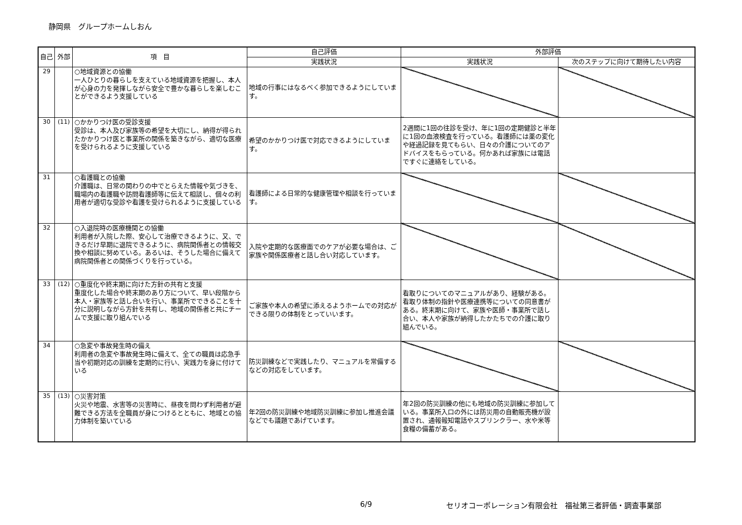静岡県　グループホームしおん
| 自己 | 外部 | 項 目 | 自己評価 | 外部評価 | |
| --- | --- | --- | --- | --- | --- |
| | | | 実践状況 | 実践状況 | 次のステップに向けて期待したい内容 |
| 29 | | ○地域資源との協働 一人ひとりの暮らしを支えている地域資源を把握し、本人が心身の力を発揮しながら安全で豊かな暮らしを楽しむことができるよう支援している | 地域の行事にはなるべく参加できるようにしています。 | | |
| 30 | (11) | ○かかりつけ医の受診支援 受診は、本人及び家族等の希望を大切にし、納得が得られたかかりつけ医と事業所の関係を築きながら、適切な医療を受けられるように支援している | 希望のかかりつけ医で対応できるようにしています。 | 2週間に1回の往診を受け、年に1回の定期健診と半年に1回の血液検査を行っている。看護師には薬の変化や経過記録を見てもらい、日々の介護についてのアドバイスをもらっている。何かあれば家族には電話ですぐに連絡をしている。 | |
| 31 | | ○看護職との協働 介護職は、日常の関わりの中でとらえた情報や気づきを、職場内の看護職や訪問看護師等に伝えて相談し、個々の利用者が適切な受診や看護を受けられるように支援している | 看護師による日常的な健康管理や相談を行っています。 | | |
| 32 | | ○入退院時の医療機関との協働 利用者が入院した際、安心して治療できるように、又、できるだけ早期に退院できるように、病院関係者との情報交換や相談に努めている。あるいは、そうした場合に備えて病院関係者との関係づくりを行っている。 | 入院や定期的な医療面でのケアが必要な場合は、ご家族や関係医療者と話し合い対応しています。 | | |
| 33 | (12) | ○重度化や終末期に向けた方針の共有と支援 重度化した場合や終末期のあり方について、早い段階から本人・家族等と話し合いを行い、事業所でできることを十分に説明しながら方針を共有し、地域の関係者と共にチームで支援に取り組んでいる | ご家族や本人の希望に添えるようホームでの対応ができる限りの体制をとっていいます。 | 看取りについてのマニュアルがあり、経験がある。看取り体制の指針や医療連携等についての同意書がある。終末期に向けて、家族や医師・事業所で話し合い、本人や家族が納得したかたちでの介護に取り組んでいる。 | |
| 34 | | ○急変や事故発生時の備え 利用者の急変や事故発生時に備えて、全ての職員は応急手当や初期対応の訓練を定期的に行い、実践力を身に付けている | 防災訓練などで実践したり、マニュアルを常備するなどの対応をしています。 | | |
| 35 | (13) | ○災害対策 火災や地震、水害等の災害時に、昼夜を問わず利用者が避難できる方法を全職員が身につけるとともに、地域との協力体制を築いている | 年2回の防災訓練や地域防災訓練に参加し推進会議などでも議題であげています。 | 年2回の防災訓練の他にも地域の防災訓練に参加している。事業所入口の外には防災用の自動販売機が設置され、通報報知電話やスプリンクラー、水や米等食糧の備蓄がある。 | |
6/9 セリオコーポレーション有限会社　福祉第三者評価・調査事業部